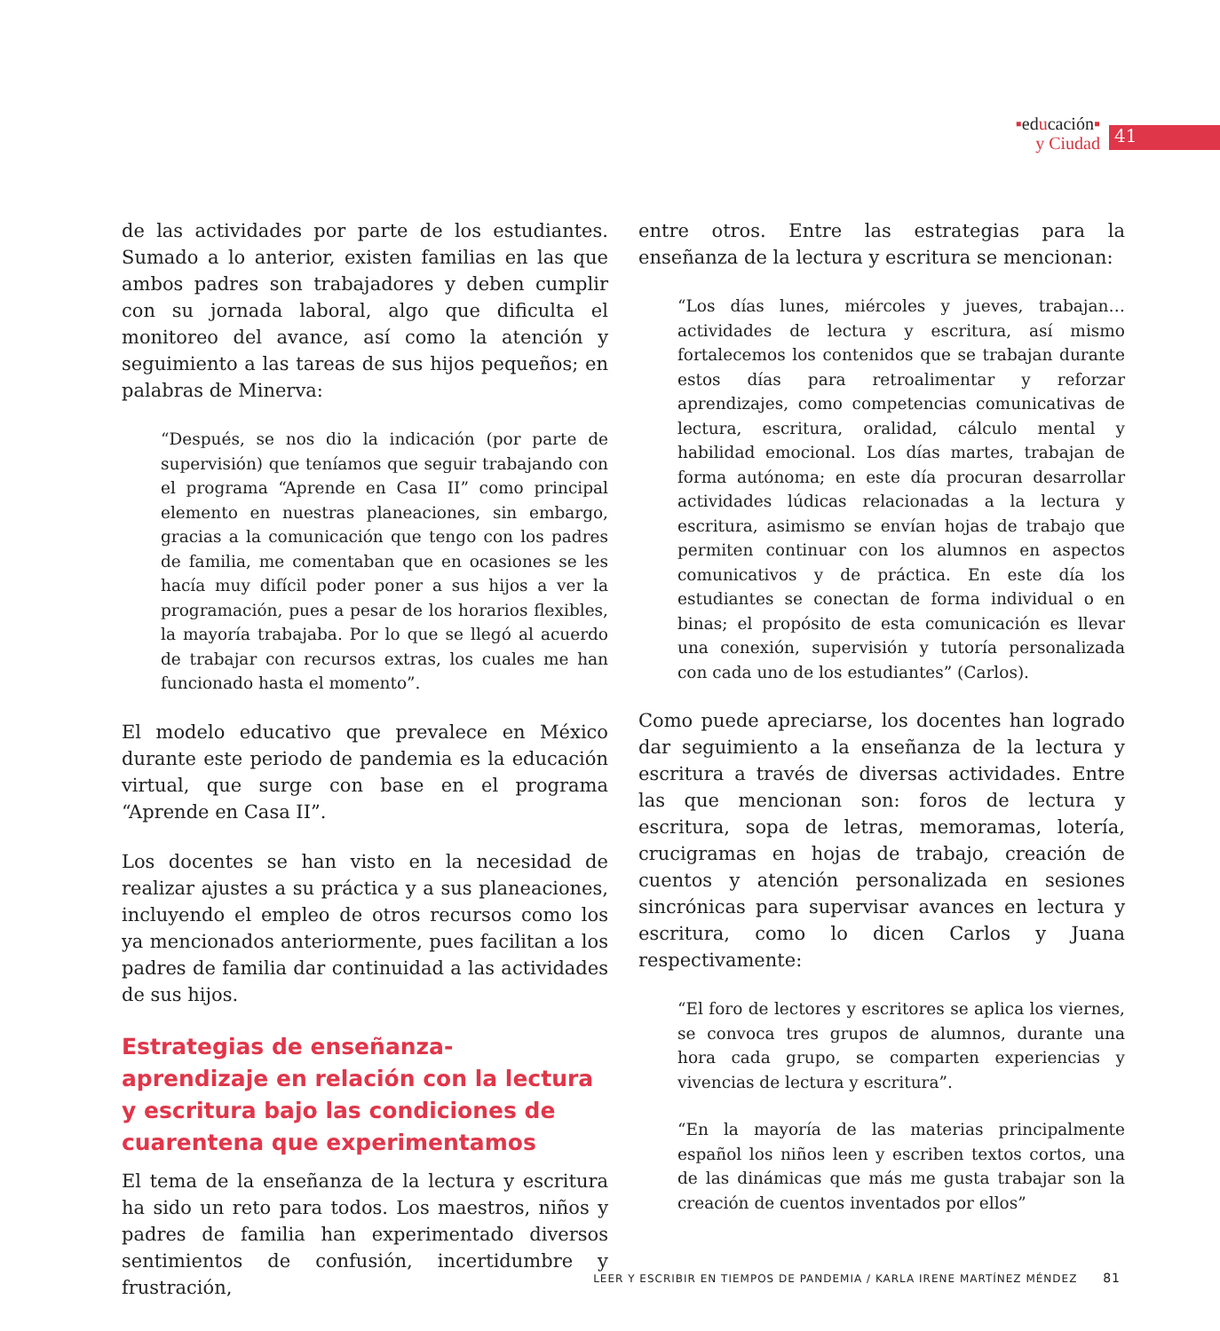▪educación▪
y Ciudad
41
de las actividades por parte de los estudiantes. Sumado a lo anterior, existen familias en las que ambos padres son trabajadores y deben cumplir con su jornada laboral, algo que dificulta el monitoreo del avance, así como la atención y seguimiento a las tareas de sus hijos pequeños; en palabras de Minerva:
“Después, se nos dio la indicación (por parte de supervisión) que teníamos que seguir trabajando con el programa “Aprende en Casa II” como principal elemento en nuestras planeaciones, sin embargo, gracias a la comunicación que tengo con los padres de familia, me comentaban que en ocasiones se les hacía muy difícil poder poner a sus hijos a ver la programación, pues a pesar de los horarios flexibles, la mayoría trabajaba. Por lo que se llegó al acuerdo de trabajar con recursos extras, los cuales me han funcionado hasta el momento”.
El modelo educativo que prevalece en México durante este periodo de pandemia es la educación virtual, que surge con base en el programa “Aprende en Casa II”.
Los docentes se han visto en la necesidad de realizar ajustes a su práctica y a sus planeaciones, incluyendo el empleo de otros recursos como los ya mencionados anteriormente, pues facilitan a los padres de familia dar continuidad a las actividades de sus hijos.
Estrategias de enseñanza-
aprendizaje en relación con la lectura
y escritura bajo las condiciones de
cuarentena que experimentamos
El tema de la enseñanza de la lectura y escritura ha sido un reto para todos. Los maestros, niños y padres de familia han experimentado diversos sentimientos de confusión, incertidumbre y frustración,
entre otros. Entre las estrategias para la enseñanza de la lectura y escritura se mencionan:
“Los días lunes, miércoles y jueves, trabajan… actividades de lectura y escritura, así mismo fortalecemos los contenidos que se trabajan durante estos días para retroalimentar y reforzar aprendizajes, como competencias comunicativas de lectura, escritura, oralidad, cálculo mental y habilidad emocional. Los días martes, trabajan de forma autónoma; en este día procuran desarrollar actividades lúdicas relacionadas a la lectura y escritura, asimismo se envían hojas de trabajo que permiten continuar con los alumnos en aspectos comunicativos y de práctica. En este día los estudiantes se conectan de forma individual o en binas; el propósito de esta comunicación es llevar una conexión, supervisión y tutoría personalizada con cada uno de los estudiantes” (Carlos).
Como puede apreciarse, los docentes han logrado dar seguimiento a la enseñanza de la lectura y escritura a través de diversas actividades. Entre las que mencionan son: foros de lectura y escritura, sopa de letras, memoramas, lotería, crucigramas en hojas de trabajo, creación de cuentos y atención personalizada en sesiones sincrónicas para supervisar avances en lectura y escritura, como lo dicen Carlos y Juana respectivamente:
“El foro de lectores y escritores se aplica los viernes, se convoca tres grupos de alumnos, durante una hora cada grupo, se comparten experiencias y vivencias de lectura y escritura”.
“En la mayoría de las materias principalmente español los niños leen y escriben textos cortos, una de las dinámicas que más me gusta trabajar son la creación de cuentos inventados por ellos”
LEER Y ESCRIBIR EN TIEMPOS DE PANDEMIA / KARLA IRENE MARTÍNEZ MÉNDEZ 81